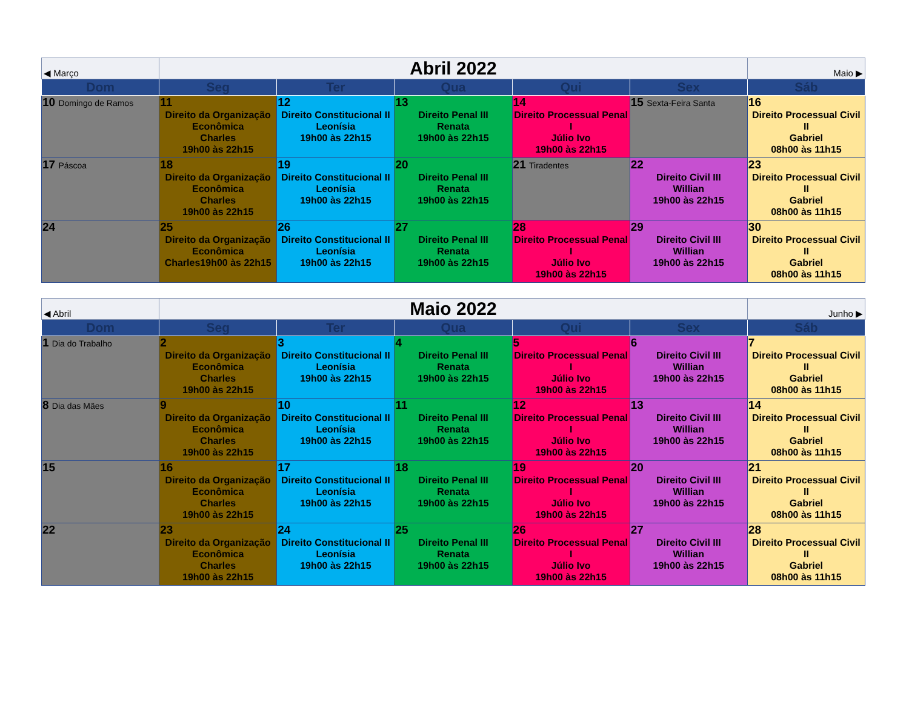| ◀ Março | Abril 2022 | | | | | Maio ▶ |
| Dom | Seg | Ter | Qua | Qui | Sex | Sáb |
| 10 Domingo de Ramos | 11 Direito da Organização Econômica Charles 19h00 às 22h15 | 12 Direito Constitucional II Leonísia 19h00 às 22h15 | 13 Direito Penal III Renata 19h00 às 22h15 | 14 Direito Processual Penal I Júlio Ivo 19h00 às 22h15 | 15 Sexta-Feira Santa | 16 Direito Processual Civil II Gabriel 08h00 às 11h15 |
| 17 Páscoa | 18 Direito da Organização Econômica Charles 19h00 às 22h15 | 19 Direito Constitucional II Leonísia 19h00 às 22h15 | 20 Direito Penal III Renata 19h00 às 22h15 | 21 Tiradentes | 22 Direito Civil III Willian 19h00 às 22h15 | 23 Direito Processual Civil II Gabriel 08h00 às 11h15 |
| 24 | 25 Direito da Organização Econômica Charles19h00 às 22h15 | 26 Direito Constitucional II Leonísia 19h00 às 22h15 | 27 Direito Penal III Renata 19h00 às 22h15 | 28 Direito Processual Penal I Júlio Ivo 19h00 às 22h15 | 29 Direito Civil III Willian 19h00 às 22h15 | 30 Direito Processual Civil II Gabriel 08h00 às 11h15 |
| ◀ Abril | Maio 2022 | | | | | Junho ▶ |
| Dom | Seg | Ter | Qua | Qui | Sex | Sáb |
| 1 Dia do Trabalho | 2 Direito da Organização Econômica Charles 19h00 às 22h15 | 3 Direito Constitucional II Leonísia 19h00 às 22h15 | 4 Direito Penal III Renata 19h00 às 22h15 | 5 Direito Processual Penal I Júlio Ivo 19h00 às 22h15 | 6 Direito Civil III Willian 19h00 às 22h15 | 7 Direito Processual Civil II Gabriel 08h00 às 11h15 |
| 8 Dia das Mães | 9 Direito da Organização Econômica Charles 19h00 às 22h15 | 10 Direito Constitucional II Leonísia 19h00 às 22h15 | 11 Direito Penal III Renata 19h00 às 22h15 | 12 Direito Processual Penal I Júlio Ivo 19h00 às 22h15 | 13 Direito Civil III Willian 19h00 às 22h15 | 14 Direito Processual Civil II Gabriel 08h00 às 11h15 |
| 15 | 16 Direito da Organização Econômica Charles 19h00 às 22h15 | 17 Direito Constitucional II Leonísia 19h00 às 22h15 | 18 Direito Penal III Renata 19h00 às 22h15 | 19 Direito Processual Penal I Júlio Ivo 19h00 às 22h15 | 20 Direito Civil III Willian 19h00 às 22h15 | 21 Direito Processual Civil II Gabriel 08h00 às 11h15 |
| 22 | 23 Direito da Organização Econômica Charles 19h00 às 22h15 | 24 Direito Constitucional II Leonísia 19h00 às 22h15 | 25 Direito Penal III Renata 19h00 às 22h15 | 26 Direito Processual Penal I Júlio Ivo 19h00 às 22h15 | 27 Direito Civil III Willian 19h00 às 22h15 | 28 Direito Processual Civil II Gabriel 08h00 às 11h15 |